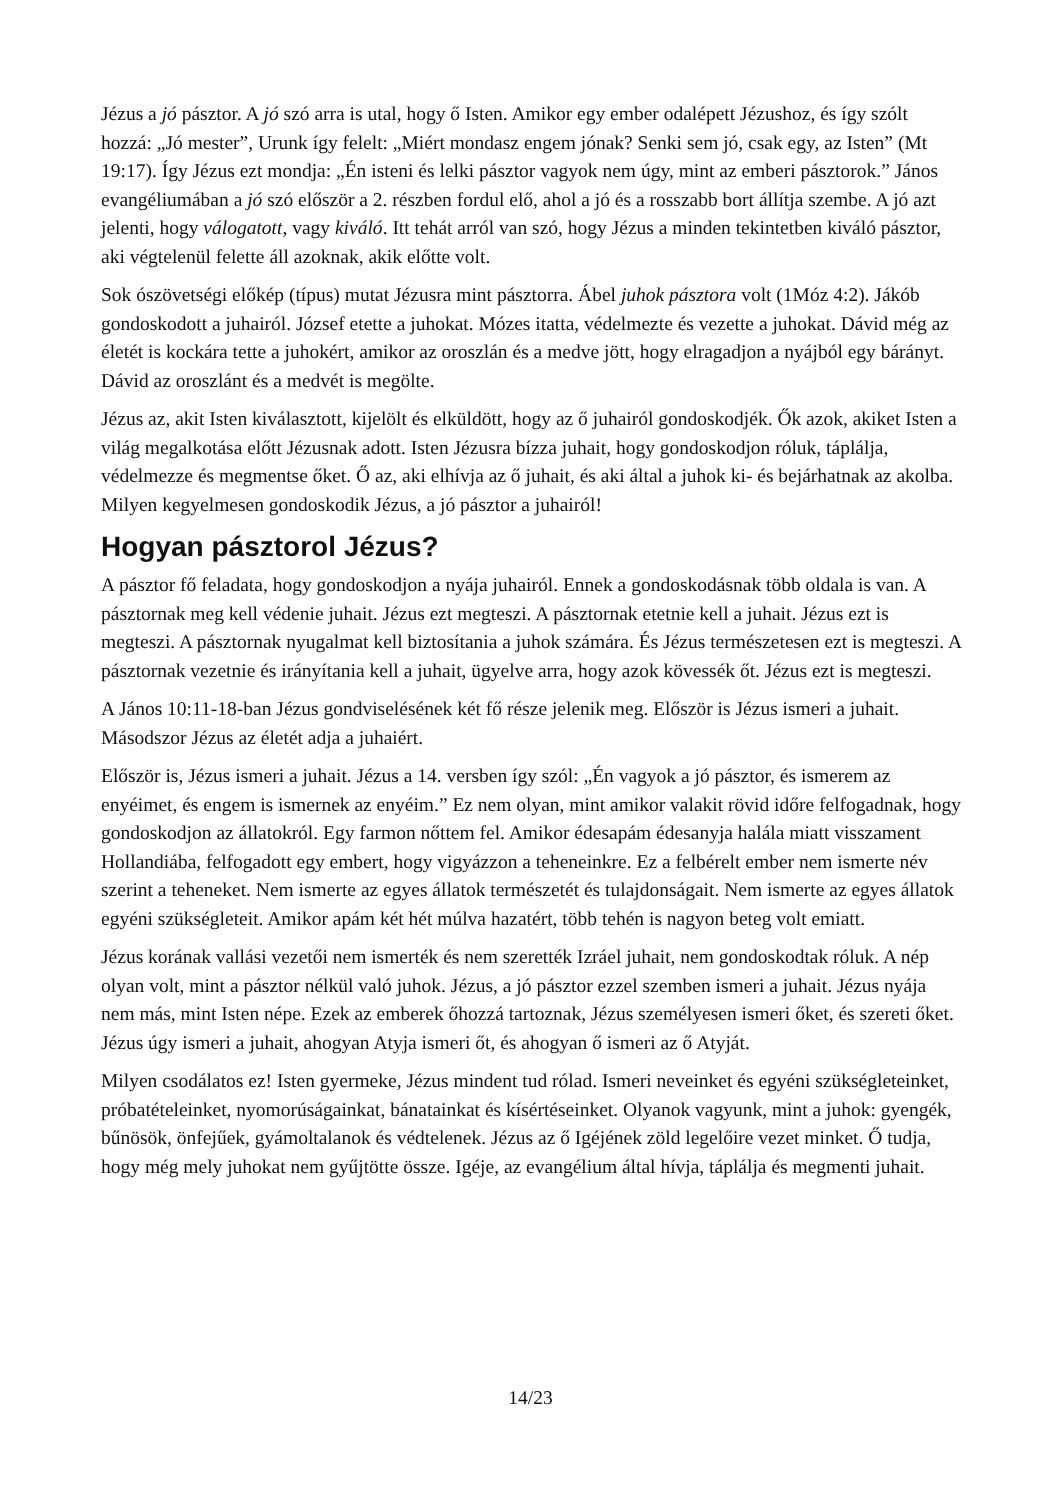Jézus a jó pásztor. A jó szó arra is utal, hogy ő Isten. Amikor egy ember odalépett Jézushoz, és így szólt hozzá: „Jó mester”, Urunk így felelt: „Miért mondasz engem jónak? Senki sem jó, csak egy, az Isten” (Mt 19:17). Így Jézus ezt mondja: „Én isteni és lelki pásztor vagyok nem úgy, mint az emberi pásztorok.” János evangéliumában a jó szó először a 2. részben fordul elő, ahol a jó és a rosszabb bort állítja szembe. A jó azt jelenti, hogy válogatott, vagy kiváló. Itt tehát arról van szó, hogy Jézus a minden tekintetben kiváló pásztor, aki végtelenül felette áll azoknak, akik előtte volt.
Sok ószövetségi előkép (típus) mutat Jézusra mint pásztorra. Ábel juhok pásztora volt (1Móz 4:2). Jákób gondoskodott a juhairól. József etette a juhokat. Mózes itatta, védelmezte és vezette a juhokat. Dávid még az életét is kockára tette a juhokért, amikor az oroszlán és a medve jött, hogy elragadjon a nyájból egy bárányt. Dávid az oroszlánt és a medvét is megölte.
Jézus az, akit Isten kiválasztott, kijelölt és elküldött, hogy az ő juhairól gondoskodjék. Ők azok, akiket Isten a világ megalkotása előtt Jézusnak adott. Isten Jézusra bízza juhait, hogy gondoskodjon róluk, táplálja, védelmezze és megmentse őket. Ő az, aki elhívja az ő juhait, és aki által a juhok ki- és bejárhatnak az akolba. Milyen kegyelmesen gondoskodik Jézus, a jó pásztor a juhairól!
Hogyan pásztorol Jézus?
A pásztor fő feladata, hogy gondoskodjon a nyája juhairól. Ennek a gondoskodásnak több oldala is van. A pásztornak meg kell védenie juhait. Jézus ezt megteszi. A pásztornak etetnie kell a juhait. Jézus ezt is megteszi. A pásztornak nyugalmat kell biztosítania a juhok számára. És Jézus természetesen ezt is megteszi. A pásztornak vezetnie és irányítania kell a juhait, ügyelve arra, hogy azok kövessék őt. Jézus ezt is megteszi.
A János 10:11-18-ban Jézus gondviselésének két fő része jelenik meg. Először is Jézus ismeri a juhait. Másodszor Jézus az életét adja a juhaiért.
Először is, Jézus ismeri a juhait. Jézus a 14. versben így szól: „Én vagyok a jó pásztor, és ismerem az enyéimet, és engem is ismernek az enyéim.” Ez nem olyan, mint amikor valakit rövid időre felfogadnak, hogy gondoskodjon az állatokról. Egy farmon nőttem fel. Amikor édesapám édesanyja halála miatt visszament Hollandiába, felfogadott egy embert, hogy vigyázzon a teheneinkre. Ez a felbérelt ember nem ismerte név szerint a teheneket. Nem ismerte az egyes állatok természetét és tulajdonságait. Nem ismerte az egyes állatok egyéni szükségleteit. Amikor apám két hét múlva hazatért, több tehén is nagyon beteg volt emiatt.
Jézus korának vallási vezetői nem ismerték és nem szerették Izráel juhait, nem gondoskodtak róluk. A nép olyan volt, mint a pásztor nélkül való juhok. Jézus, a jó pásztor ezzel szemben ismeri a juhait. Jézus nyája nem más, mint Isten népe. Ezek az emberek őhozzá tartoznak, Jézus személyesen ismeri őket, és szereti őket. Jézus úgy ismeri a juhait, ahogyan Atyja ismeri őt, és ahogyan ő ismeri az ő Atyját.
Milyen csodálatos ez! Isten gyermeke, Jézus mindent tud rólad. Ismeri neveinket és egyéni szükségleteinket, próbatételeinket, nyomorúságainkat, bánatainkat és kísértéseinket. Olyanok vagyunk, mint a juhok: gyengék, bűnösök, önfejűek, gyámoltalanok és védtelenek. Jézus az ő Igéjének zöld legelőire vezet minket. Ő tudja, hogy még mely juhokat nem gyűjtötte össze. Igéje, az evangélium által hívja, táplálja és megmenti juhait.
14/23